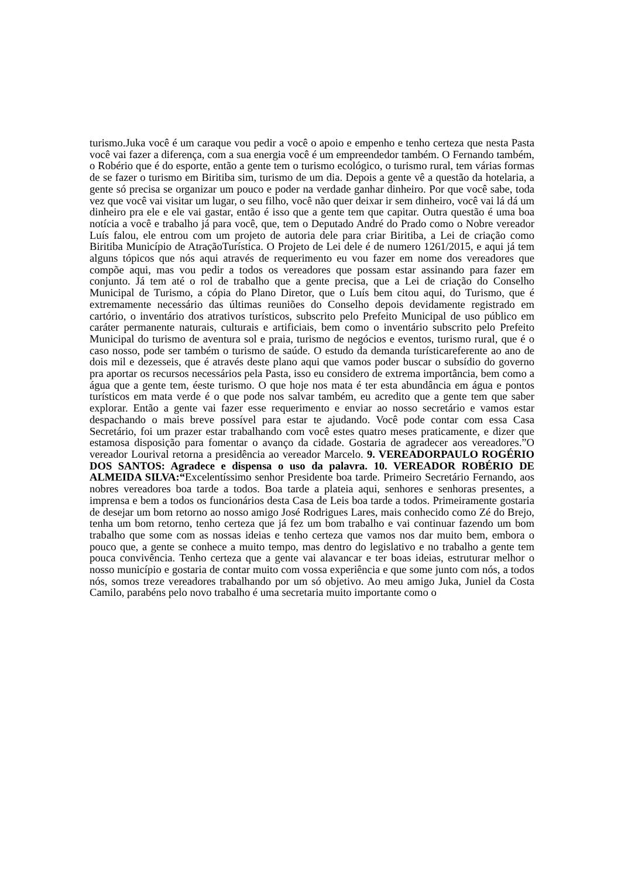turismo.Juka você é um caraque vou pedir a você o apoio e empenho e tenho certeza que nesta Pasta você vai fazer a diferença, com a sua energia você é um empreendedor também. O Fernando também, o Robério que é do esporte, então a gente tem o turismo ecológico, o turismo rural, tem várias formas de se fazer o turismo em Biritiba sim, turismo de um dia. Depois a gente vê a questão da hotelaria, a gente só precisa se organizar um pouco e poder na verdade ganhar dinheiro. Por que você sabe, toda vez que você vai visitar um lugar, o seu filho, você não quer deixar ir sem dinheiro, você vai lá dá um dinheiro pra ele e ele vai gastar, então é isso que a gente tem que capitar. Outra questão é uma boa notícia a você e trabalho já para você, que, tem o Deputado André do Prado como o Nobre vereador Luís falou, ele entrou com um projeto de autoria dele para criar Biritiba, a Lei de criação como Biritiba Município de AtraçãoTurística. O Projeto de Lei dele é de numero 1261/2015, e aqui já tem alguns tópicos que nós aqui através de requerimento eu vou fazer em nome dos vereadores que compõe aqui, mas vou pedir a todos os vereadores que possam estar assinando para fazer em conjunto. Já tem até o rol de trabalho que a gente precisa, que a Lei de criação do Conselho Municipal de Turismo, a cópia do Plano Diretor, que o Luís bem citou aqui, do Turismo, que é extremamente necessário das últimas reuniões do Conselho depois devidamente registrado em cartório, o inventário dos atrativos turísticos, subscrito pelo Prefeito Municipal de uso público em caráter permanente naturais, culturais e artificiais, bem como o inventário subscrito pelo Prefeito Municipal do turismo de aventura sol e praia, turismo de negócios e eventos, turismo rural, que é o caso nosso, pode ser também o turismo de saúde. O estudo da demanda turísticareferente ao ano de dois mil e dezesseis, que é através deste plano aqui que vamos poder buscar o subsídio do governo pra aportar os recursos necessários pela Pasta, isso eu considero de extrema importância, bem como a água que a gente tem, éeste turismo. O que hoje nos mata é ter esta abundância em água e pontos turísticos em mata verde é o que pode nos salvar também, eu acredito que a gente tem que saber explorar. Então a gente vai fazer esse requerimento e enviar ao nosso secretário e vamos estar despachando o mais breve possível para estar te ajudando. Você pode contar com essa Casa Secretário, foi um prazer estar trabalhando com você estes quatro meses praticamente, e dizer que estamosa disposição para fomentar o avanço da cidade. Gostaria de agradecer aos vereadores.”O vereador Lourival retorna a presidência ao vereador Marcelo. 9. VEREADORPAULO ROGÉRIO DOS SANTOS: Agradece e dispensa o uso da palavra. 10. VEREADOR ROBÉRIO DE ALMEIDA SILVA:“Excelentíssimo senhor Presidente boa tarde. Primeiro Secretário Fernando, aos nobres vereadores boa tarde a todos. Boa tarde a plateia aqui, senhores e senhoras presentes, a imprensa e bem a todos os funcionários desta Casa de Leis boa tarde a todos. Primeiramente gostaria de desejar um bom retorno ao nosso amigo José Rodrigues Lares, mais conhecido como Zé do Brejo, tenha um bom retorno, tenho certeza que já fez um bom trabalho e vai continuar fazendo um bom trabalho que some com as nossas ideias e tenho certeza que vamos nos dar muito bem, embora o pouco que, a gente se conhece a muito tempo, mas dentro do legislativo e no trabalho a gente tem pouca convivência. Tenho certeza que a gente vai alavancar e ter boas ideias, estruturar melhor o nosso município e gostaria de contar muito com vossa experiência e que some junto com nós, a todos nós, somos treze vereadores trabalhando por um só objetivo. Ao meu amigo Juka, Juniel da Costa Camilo, parabéns pelo novo trabalho é uma secretaria muito importante como o